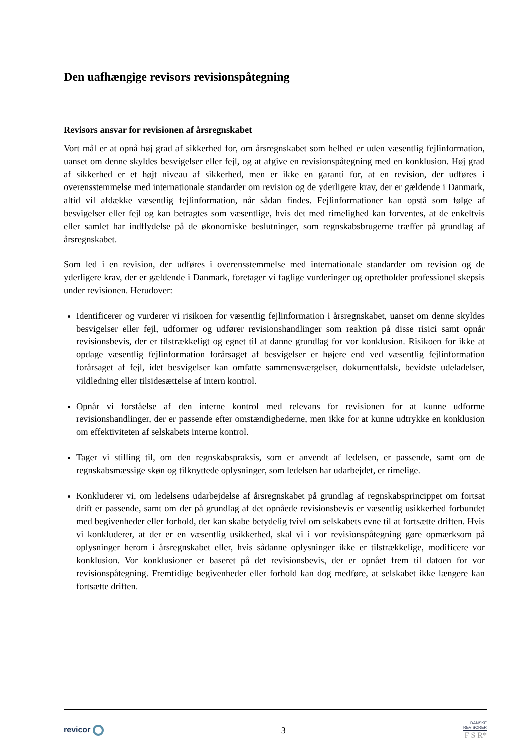Den uafhængige revisors revisionspåtegning
Revisors ansvar for revisionen af årsregnskabet
Vort mål er at opnå høj grad af sikkerhed for, om årsregnskabet som helhed er uden væsentlig fejlinformation, uanset om denne skyldes besvigelser eller fejl, og at afgive en revisionspåtegning med en konklusion. Høj grad af sikkerhed er et højt niveau af sikkerhed, men er ikke en garanti for, at en revision, der udføres i overensstemmelse med internationale standarder om revision og de yderligere krav, der er gældende i Danmark, altid vil afdække væsentlig fejlinformation, når sådan findes. Fejlinformationer kan opstå som følge af besvigelser eller fejl og kan betragtes som væsentlige, hvis det med rimelighed kan forventes, at de enkeltvis eller samlet har indflydelse på de økonomiske beslutninger, som regnskabsbrugerne træffer på grundlag af årsregnskabet.
Som led i en revision, der udføres i overensstemmelse med internationale standarder om revision og de yderligere krav, der er gældende i Danmark, foretager vi faglige vurderinger og opretholder professionel skepsis under revisionen. Herudover:
Identificerer og vurderer vi risikoen for væsentlig fejlinformation i årsregnskabet, uanset om denne skyldes besvigelser eller fejl, udformer og udfører revisionshandlinger som reaktion på disse risici samt opnår revisionsbevis, der er tilstrækkeligt og egnet til at danne grundlag for vor konklusion. Risikoen for ikke at opdage væsentlig fejlinformation forårsaget af besvigelser er højere end ved væsentlig fejlinformation forårsaget af fejl, idet besvigelser kan omfatte sammensværgelser, dokumentfalsk, bevidste udeladelser, vildledning eller tilsidesættelse af intern kontrol.
Opnår vi forståelse af den interne kontrol med relevans for revisionen for at kunne udforme revisionshandlinger, der er passende efter omstændighederne, men ikke for at kunne udtrykke en konklusion om effektiviteten af selskabets interne kontrol.
Tager vi stilling til, om den regnskabspraksis, som er anvendt af ledelsen, er passende, samt om de regnskabsmæssige skøn og tilknyttede oplysninger, som ledelsen har udarbejdet, er rimelige.
Konkluderer vi, om ledelsens udarbejdelse af årsregnskabet på grundlag af regnskabsprincippet om fortsat drift er passende, samt om der på grundlag af det opnåede revisionsbevis er væsentlig usikkerhed forbundet med begivenheder eller forhold, der kan skabe betydelig tvivl om selskabets evne til at fortsætte driften. Hvis vi konkluderer, at der er en væsentlig usikkerhed, skal vi i vor revisionspåtegning gøre opmærksom på oplysninger herom i årsregnskabet eller, hvis sådanne oplysninger ikke er tilstrækkelige, modificere vor konklusion. Vor konklusioner er baseret på det revisionsbevis, der er opnået frem til datoen for vor revisionspåtegning. Fremtidige begivenheder eller forhold kan dog medføre, at selskabet ikke længere kan fortsætte driften.
revicor 3
DANSKE
REVISORER
F S R*